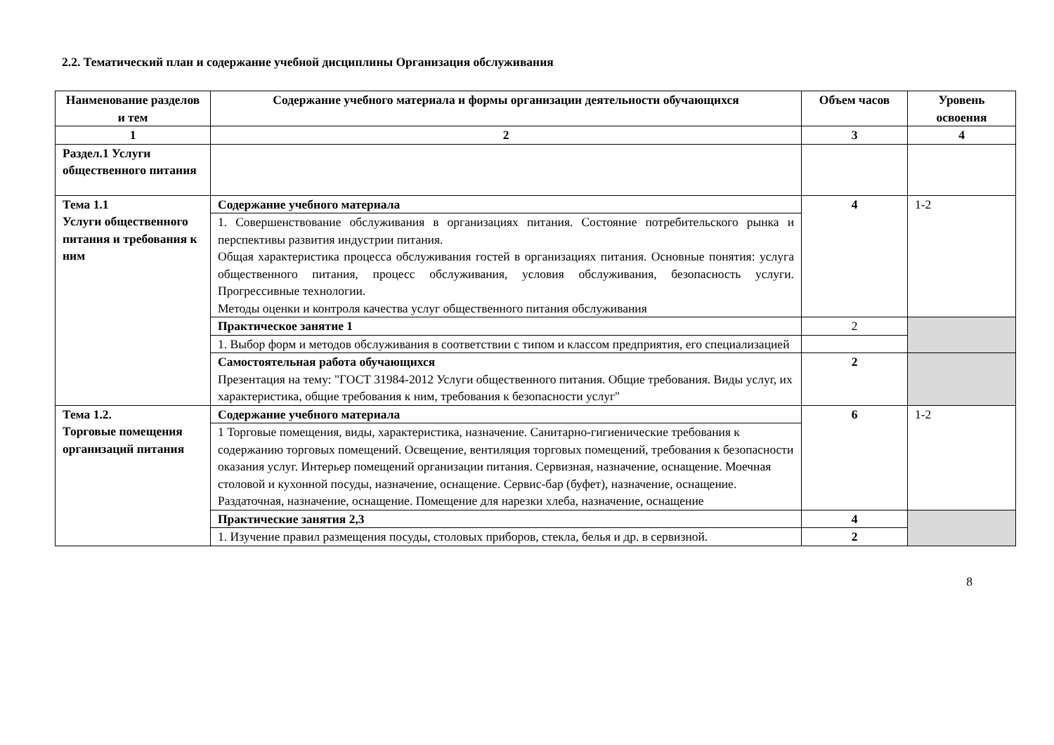2.2. Тематический план и содержание учебной дисциплины Организация обслуживания
| Наименование разделов и тем | Содержание учебного материала и формы организации деятельности обучающихся | Объем часов | Уровень освоения |
| --- | --- | --- | --- |
| 1 | 2 | 3 | 4 |
| Раздел.1 Услуги общественного питания | | | |
| Тема 1.1 Услуги общественного питания и требования к ним | Содержание учебного материала | 4 | 1-2 |
| | 1. Совершенствование обслуживания в организациях питания. Состояние потребительского рынка и перспективы развития индустрии питания. Общая характеристика процесса обслуживания гостей в организациях питания. Основные понятия: услуга общественного питания, процесс обслуживания, условия обслуживания, безопасность услуги. Прогрессивные технологии. Методы оценки и контроля качества услуг общественного питания обслуживания | | |
| | Практическое занятие 1 | 2 | |
| | 1. Выбор форм и методов обслуживания в соответствии с типом и классом предприятия, его специализацией | | |
| | Самостоятельная работа обучающихся Презентация на тему: "ГОСТ 31984-2012 Услуги общественного питания. Общие требования. Виды услуг, их характеристика, общие требования к ним, требования к безопасности услуг" | 2 | |
| Тема 1.2. Торговые помещения организаций питания | Содержание учебного материала | 6 | 1-2 |
| | 1 Торговые помещения, виды, характеристика, назначение. Санитарно-гигиенические требования к содержанию торговых помещений. Освещение, вентиляция торговых помещений, требования к безопасности оказания услуг. Интерьер помещений организации питания. Сервизная, назначение, оснащение. Моечная столовой и кухонной посуды, назначение, оснащение. Сервис-бар (буфет), назначение, оснащение. Раздаточная, назначение, оснащение. Помещение для нарезки хлеба, назначение, оснащение | | |
| | Практические занятия 2,3 | 4 | |
| | 1. Изучение правил размещения посуды, столовых приборов, стекла, белья и др. в сервизной. | 2 | |
8